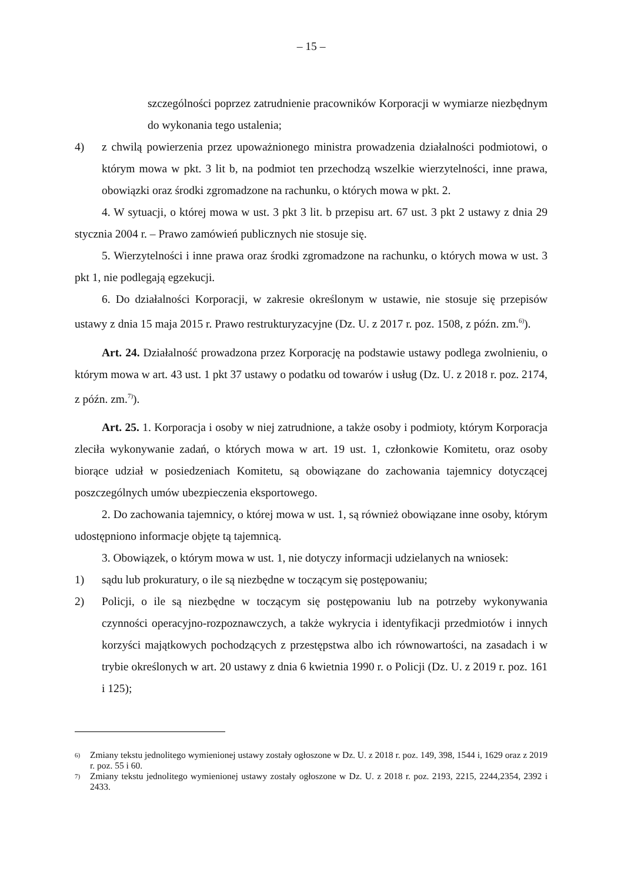– 15 –
szczególności poprzez zatrudnienie pracowników Korporacji w wymiarze niezbędnym do wykonania tego ustalenia;
4) z chwilą powierzenia przez upoważnionego ministra prowadzenia działalności podmiotowi, o którym mowa w pkt. 3 lit b, na podmiot ten przechodzą wszelkie wierzytelności, inne prawa, obowiązki oraz środki zgromadzone na rachunku, o których mowa w pkt. 2.
4. W sytuacji, o której mowa w ust. 3 pkt 3 lit. b przepisu art. 67 ust. 3 pkt 2 ustawy z dnia 29 stycznia 2004 r. – Prawo zamówień publicznych nie stosuje się.
5. Wierzytelności i inne prawa oraz środki zgromadzone na rachunku, o których mowa w ust. 3 pkt 1, nie podlegają egzekucji.
6. Do działalności Korporacji, w zakresie określonym w ustawie, nie stosuje się przepisów ustawy z dnia 15 maja 2015 r. Prawo restrukturyzacyjne (Dz. U. z 2017 r. poz. 1508, z późn. zm.<sup>6)</sup>).
Art. 24. Działalność prowadzona przez Korporację na podstawie ustawy podlega zwolnieniu, o którym mowa w art. 43 ust. 1 pkt 37 ustawy o podatku od towarów i usług (Dz. U. z 2018 r. poz. 2174, z późn. zm.<sup>7)</sup>).
Art. 25. 1. Korporacja i osoby w niej zatrudnione, a także osoby i podmioty, którym Korporacja zleciła wykonywanie zadań, o których mowa w art. 19 ust. 1, członkowie Komitetu, oraz osoby biorące udział w posiedzeniach Komitetu, są obowiązane do zachowania tajemnicy dotyczącej poszczególnych umów ubezpieczenia eksportowego.
2. Do zachowania tajemnicy, o której mowa w ust. 1, są również obowiązane inne osoby, którym udostępniono informacje objęte tą tajemnicą.
3. Obowiązek, o którym mowa w ust. 1, nie dotyczy informacji udzielanych na wniosek:
1) sądu lub prokuratury, o ile są niezbędne w toczącym się postępowaniu;
2) Policji, o ile są niezbędne w toczącym się postępowaniu lub na potrzeby wykonywania czynności operacyjno-rozpoznawczych, a także wykrycia i identyfikacji przedmiotów i innych korzyści majątkowych pochodzących z przestępstwa albo ich równowartości, na zasadach i w trybie określonych w art. 20 ustawy z dnia 6 kwietnia 1990 r. o Policji (Dz. U. z 2019 r. poz. 161 i 125);
<sup>6)</sup>
Zmiany tekstu jednolitego wymienionej ustawy zostały ogłoszone w Dz. U. z 2018 r. poz. 149, 398, 1544 i, 1629 oraz z 2019 r. poz. 55 i 60.
<sup>7)</sup>
Zmiany tekstu jednolitego wymienionej ustawy zostały ogłoszone w Dz. U. z 2018 r. poz. 2193, 2215, 2244,2354, 2392 i 2433.